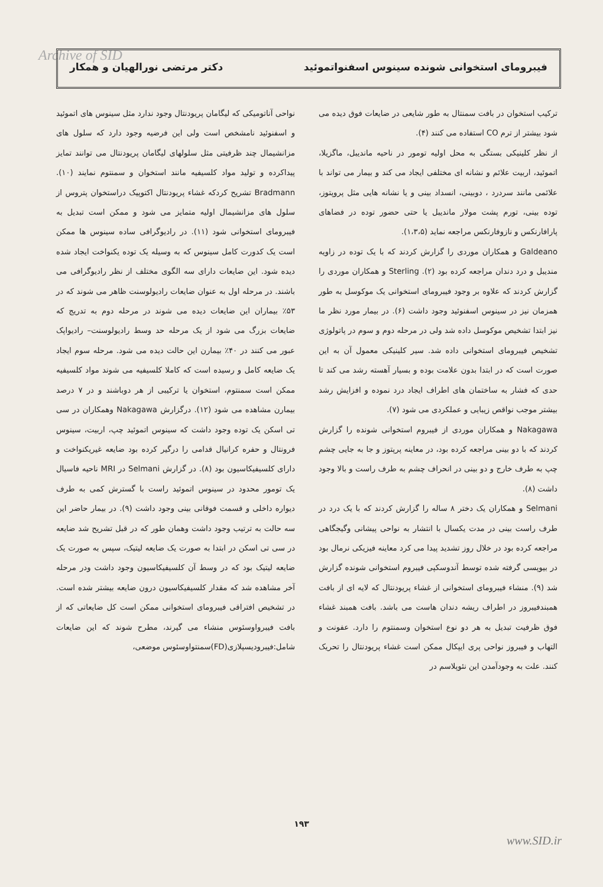Archive of SID فیبرومای استخوانی شونده سینوس اسفنواتموئید دکتر مرتضی نورالهیان و همکار
ترکیب استخوان در بافت سمنتال به طور شایعی در ضایعات فوق دیده می شود بیشتر از ترم CO استفاده می کنند (۴).
از نظر کلینیکی بستگی به محل اولیه تومور در ناحیه ماندیبل، ماگزیلا، اتموئید، اربیت علائم و نشانه ای مختلفی ایجاد می کند و بیمار می تواند با علائمی مانند سردرد ، دوبینی، انسداد بینی و یا نشانه هایی مثل پروپتوز، توده بینی، تورم پشت مولار ماندیبل یا حتی حضور توده در فضاهای پارافارنکس و نازوفارنکس مراجعه نماید (۱،۳،۵).
Galdeano و همکاران موردی را گزارش کردند که با یک توده در زاویه مندیبل و درد دندان مراجعه کرده بود (۲). Sterling و همکاران موردی را گزارش کردند که علاوه بر وجود فیبرومای استخوانی یک موکوسل به طور همزمان نیز در سینوس اسفنوئید وجود داشت (۶). در بیمار مورد نظر ما نیز ابتدا تشخیص موکوسل داده شد ولی در مرحله دوم و سوم در پاتولوژی تشخیص فیبرومای استخوانی داده شد. سیر کلینیکی معمول آن به این صورت است که در ابتدا بدون علامت بوده و بسیار آهسته رشد می کند تا حدی که فشار به ساختمان های اطراف ایجاد درد نموده و افزایش رشد بیشتر موجب نواقص زیبایی و عملکردی می شود (۷).
Nakagawa و همکاران موردی از فیبروم استخوانی شونده را گزارش کردند که با دو بینی مراجعه کرده بود، در معاینه پرپتوز و جا به جایی چشم چپ به طرف خارج و دو بینی در انحراف چشم به طرف راست و بالا وجود داشت (۸).
Selmani و همکاران یک دختر ۸ ساله را گزارش کردند که با یک درد در طرف راست بینی در مدت یکسال با انتشار به نواحی پیشانی وگیجگاهی مراجعه کرده بود در خلال روز تشدید پیدا می کرد معاینه فیزیکی نرمال بود در بیوپسی گرفته شده توسط آندوسکپی فیبروم استخوانی شونده گزارش شد (۹). منشاء فیبرومای استخوانی از غشاء پریودنتال که لایه ای از بافت همبندفیبروز در اطراف ریشه دندان هاست می باشد. بافت همبند غشاء فوق ظرفیت تبدیل به هر دو نوع استخوان وسمنتوم را دارد. عفونت و التهاب و فیبروز نواحی پری ایپکال ممکن است غشاء پریودنتال را تحریک کنند. علت به وجودآمدن این نئوپلاسم در
نواحی آناتومیکی که لیگامان پریودنتال وجود ندارد مثل سینوس های اتموئید و اسفنوئید نامشخص است ولی این فرضیه وجود دارد که سلول های مزانشیمال چند ظرفیتی مثل سلولهای لیگامان پریودنتال می توانند تمایز پیداکرده و تولید مواد کلسیفیه مانند استخوان و سمنتوم نمایند (۱۰). Bradmann تشریح کردکه غشاء پریودنتال اکتوپیک دراستخوان پتروس از سلول های مزانشیمال اولیه متمایز می شود و ممکن است تبدیل به فیبرومای استخوانی شود (۱۱). در رادیوگرافی ساده سینوس ها ممکن است یک کدورت کامل سینوس که به وسیله یک توده یکنواخت ایجاد شده دیده شود. این ضایعات دارای سه الگوی مختلف از نظر رادیوگرافی می باشند. در مرحله اول به عنوان ضایعات رادیولوسنت ظاهر می شوند که در ۵۳٪ بیماران این ضایعات دیده می شوند در مرحله دوم به تدریج که ضایعات بزرگ می شود از یک مرحله حد وسط رادیولوسنت– رادیواپک عبور می کنند در ۴۰٪ بیمارن این حالت دیده می شود. مرحله سوم ایجاد یک ضایعه کامل و رسیده است که کاملا کلسیفیه می شوند مواد کلسیفیه ممکن است سمنتوم، استخوان یا ترکیبی از هر دوباشند و در ۷ درصد بیمارن مشاهده می شود (۱۲). درگزارش Nakagawa وهمکاران در سی تی اسکن یک توده وجود داشت که سینوس اتموئید چپ، اربیت، سینوس فرونتال و حفره کرانیال قدامی را درگیر کرده بود ضایعه غیریکنواخت و دارای کلسیفیکاسیون بود (۸). در گزارش Selmani در MRI ناحیه فاسیال یک تومور محدود در سینوس اتموئید راست با گسترش کمی به طرف دیواره داخلی و قسمت فوقانی بینی وجود داشت (۹). در بیمار حاضر این سه حالت به ترتیب وجود داشت وهمان طور که در قبل تشریح شد ضایعه در سی تی اسکن در ابتدا به صورت یک ضایعه لیتیک، سپس به صورت یک ضایعه لیتیک بود که در وسط آن کلسیفیکاسیون وجود داشت ودر مرحله آخر مشاهده شد که مقدار کلسیفیکاسیون درون ضایعه بیشتر شده است. در تشخیص افتراقی فیبرومای استخوانی ممکن است کل ضایعاتی که از بافت فیبرواوسئوس منشاء می گیرند، مطرح شوند که این ضایعات شامل:فیبرودیسپلازی(FD)سمنتواوسئوس موضعی،
۱۹۳
www.SID.ir